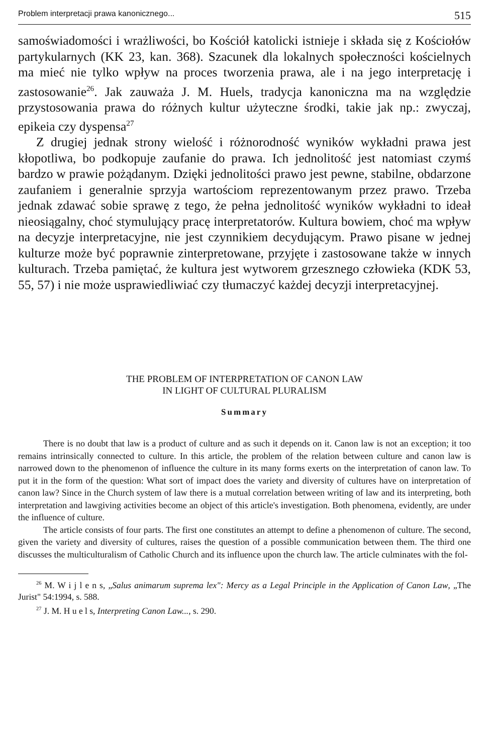Problem interpretacji prawa kanonicznego... 515
samoświadomości i wrażliwości, bo Kościół katolicki istnieje i składa się z Kościołów partykularnych (KK 23, kan. 368). Szacunek dla lokalnych społeczności kościelnych ma mieć nie tylko wpływ na proces tworzenia prawa, ale i na jego interpretację i zastosowanie<sup>26</sup>. Jak zauważa J. M. Huels, tradycja kanoniczna ma na względzie przystosowania prawa do różnych kultur użyteczne środki, takie jak np.: zwyczaj, epikeia czy dyspensa<sup>27</sup>
Z drugiej jednak strony wielość i różnorodność wyników wykładni prawa jest kłopotliwa, bo podkopuje zaufanie do prawa. Ich jednolitość jest natomiast czymś bardzo w prawie pożądanym. Dzięki jednolitości prawo jest pewne, stabilne, obdarzone zaufaniem i generalnie sprzyja wartościom reprezentowanym przez prawo. Trzeba jednak zdawać sobie sprawę z tego, że pełna jednolitość wyników wykładni to ideał nieosiągalny, choć stymulujący pracę interpretatorów. Kultura bowiem, choć ma wpływ na decyzje interpretacyjne, nie jest czynnikiem decydującym. Prawo pisane w jednej kulturze może być poprawnie zinterpretowane, przyjęte i zastosowane także w innych kulturach. Trzeba pamiętać, że kultura jest wytworem grzesznego człowieka (KDK 53, 55, 57) i nie może usprawiedliwiać czy tłumaczyć każdej decyzji interpretacyjnej.
THE PROBLEM OF INTERPRETATION OF CANON LAW
IN LIGHT OF CULTURAL PLURALISM
Summary
There is no doubt that law is a product of culture and as such it depends on it. Canon law is not an exception; it too remains intrinsically connected to culture. In this article, the problem of the relation between culture and canon law is narrowed down to the phenomenon of influence the culture in its many forms exerts on the interpretation of canon law. To put it in the form of the question: What sort of impact does the variety and diversity of cultures have on interpretation of canon law? Since in the Church system of law there is a mutual correlation between writing of law and its interpreting, both interpretation and lawgiving activities become an object of this article's investigation. Both phenomena, evidently, are under the influence of culture.
The article consists of four parts. The first one constitutes an attempt to define a phenomenon of culture. The second, given the variety and diversity of cultures, raises the question of a possible communication between them. The third one discusses the multiculturalism of Catholic Church and its influence upon the church law. The article culminates with the fol-
<sup>26</sup> M. W i j l e n s, „Salus animarum suprema lex": Mercy as a Legal Principle in the Application of Canon Law, „The Jurist" 54:1994, s. 588.
<sup>27</sup> J. M. H u e l s, Interpreting Canon Law..., s. 290.